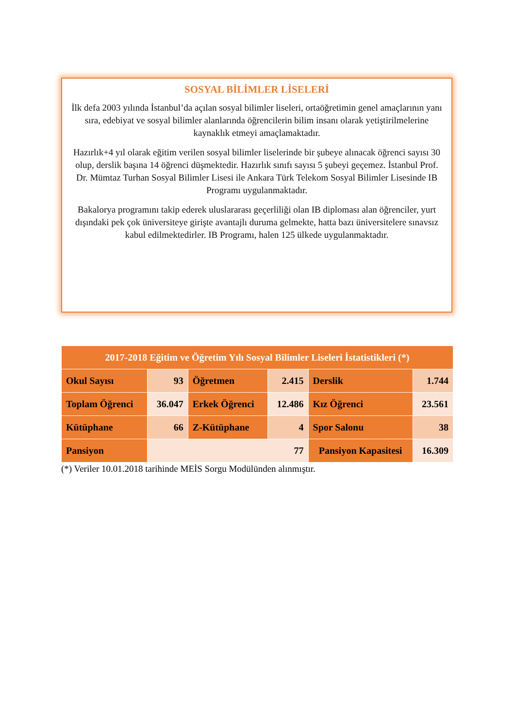SOSYAL BİLİMLER LİSELERİ
İlk defa 2003 yılında İstanbul’da açılan sosyal bilimler liseleri, ortaöğretimin genel amaçlarının yanı sıra, edebiyat ve sosyal bilimler alanlarında öğrencilerin bilim insanı olarak yetiştirilmelerine kaynaklık etmeyi amaçlamaktadır.
Hazırlık+4 yıl olarak eğitim verilen sosyal bilimler liselerinde bir şubeye alınacak öğrenci sayısı 30 olup, derslik başına 14 öğrenci düşmektedir. Hazırlık sınıfı sayısı 5 şubeyi geçemez. İstanbul Prof. Dr. Mümtaz Turhan Sosyal Bilimler Lisesi ile Ankara Türk Telekom Sosyal Bilimler Lisesinde IB Programı uygulanmaktadır.
Bakalorya programını takip ederek uluslararası geçerliliği olan IB diploması alan öğrenciler, yurt dışındaki pek çok üniversiteye girişte avantajlı duruma gelmekte, hatta bazı üniversitelere sınavsız kabul edilmektedirler. IB Programı, halen 125 ülkede uygulanmaktadır.
| 2017-2018 Eğitim ve Öğretim Yılı Sosyal Bilimler Liseleri İstatistikleri (*) | | | | | |
| --- | --- | --- | --- | --- | --- |
| Okul Sayısı | 93 | Öğretmen | 2.415 | Derslik | 1.744 |
| Toplam Öğrenci | 36.047 | Erkek Öğrenci | 12.486 | Kız Öğrenci | 23.561 |
| Kütüphane | 66 | Z-Kütüphane | 4 | Spor Salonu | 38 |
| Pansiyon | 77 | | | Pansiyon Kapasitesi | 16.309 |
(*) Veriler 10.01.2018 tarihinde MEİS Sorgu Modülünden alınmıştır.